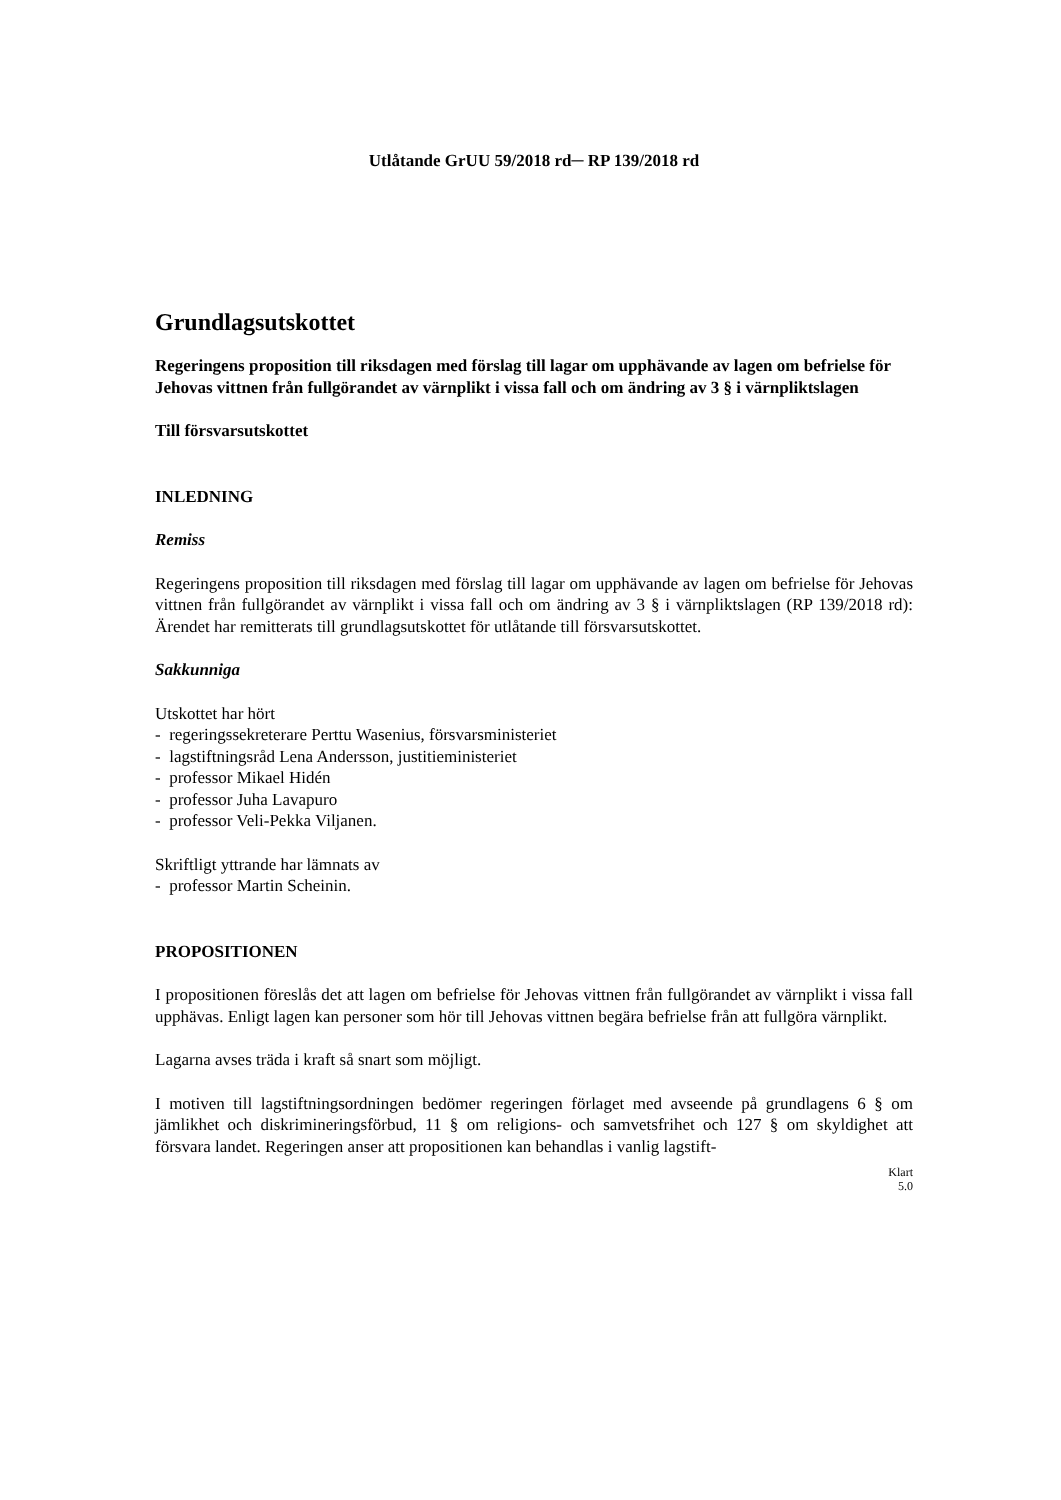Utlåtande GrUU 59/2018 rd─ RP 139/2018 rd
Grundlagsutskottet
Regeringens proposition till riksdagen med förslag till lagar om upphävande av lagen om befrielse för Jehovas vittnen från fullgörandet av värnplikt i vissa fall och om ändring av 3 § i värnpliktslagen
Till försvarsutskottet
INLEDNING
Remiss
Regeringens proposition till riksdagen med förslag till lagar om upphävande av lagen om befrielse för Jehovas vittnen från fullgörandet av värnplikt i vissa fall och om ändring av 3 § i värnpliktslagen (RP 139/2018 rd): Ärendet har remitterats till grundlagsutskottet för utlåtande till försvarsutskottet.
Sakkunniga
Utskottet har hört
- regeringssekreterare Perttu Wasenius, försvarsministeriet
- lagstiftningsråd Lena Andersson, justitieministeriet
- professor Mikael Hidén
- professor Juha Lavapuro
- professor Veli-Pekka Viljanen.
Skriftligt yttrande har lämnats av
- professor Martin Scheinin.
PROPOSITIONEN
I propositionen föreslås det att lagen om befrielse för Jehovas vittnen från fullgörandet av värnplikt i vissa fall upphävas. Enligt lagen kan personer som hör till Jehovas vittnen begära befrielse från att fullgöra värnplikt.
Lagarna avses träda i kraft så snart som möjligt.
I motiven till lagstiftningsordningen bedömer regeringen förlaget med avseende på grundlagens 6 § om jämlikhet och diskrimineringsförbud, 11 § om religions- och samvetsfrihet och 127 § om skyldighet att försvara landet. Regeringen anser att propositionen kan behandlas i vanlig lagstift-
Klart
5.0